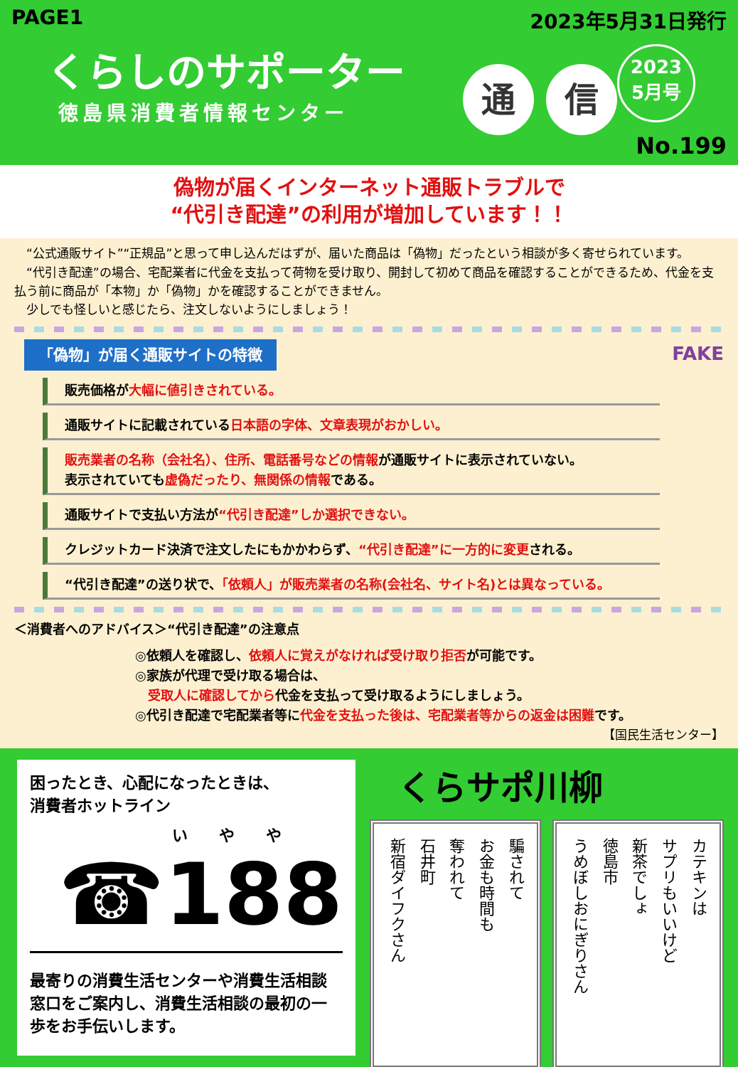PAGE1 2023年5月31日発行
くらしのサポーター
徳島県消費者情報センター
通 信
2023
5月号
No.199
偽物が届くインターネット通販トラブルで
“代引き配達”の利用が増加しています！！
　“公式通販サイト”“正規品”と思って申し込んだはずが、届いた商品は「偽物」だったという相談が多く寄せられています。
　“代引き配達”の場合、宅配業者に代金を支払って荷物を受け取り、開封して初めて商品を確認することができるため、代金を支払う前に商品が「本物」か「偽物」かを確認することができません。
　少しでも怪しいと感じたら、注文しないようにしましょう！
「偽物」が届く通販サイトの特徴
FAKE
販売価格が大幅に値引きされている。
通販サイトに記載されている日本語の字体、文章表現がおかしい。
販売業者の名称（会社名）、住所、電話番号などの情報が通販サイトに表示されていない。
表示されていても虚偽だったり、無関係の情報である。
通販サイトで支払い方法が“代引き配達”しか選択できない。
クレジットカード決済で注文したにもかかわらず、“代引き配達”に一方的に変更される。
“代引き配達”の送り状で、「依頼人」が販売業者の名称(会社名、サイト名)とは異なっている。
＜消費者へのアドバイス＞“代引き配達”の注意点
◎依頼人を確認し、依頼人に覚えがなければ受け取り拒否が可能です。
◎家族が代理で受け取る場合は、
　受取人に確認してから代金を支払って受け取るようにしましょう。
◎代引き配達で宅配業者等に代金を支払った後は、宅配業者等からの返金は困難です。
【国民生活センター】
困ったとき、心配になったときは、
消費者ホットライン
い　　や　　や
☎188
最寄りの消費生活センターや消費生活相談窓口をご案内し、消費生活相談の最初の一歩をお手伝いします。
くらサポ川柳
騙されて
お金も時間も
奪われて
石井町
新宿ダイフクさん
カテキンは
サプリもいいけど
新茶でしょ
徳島市
うめぼしおにぎりさん